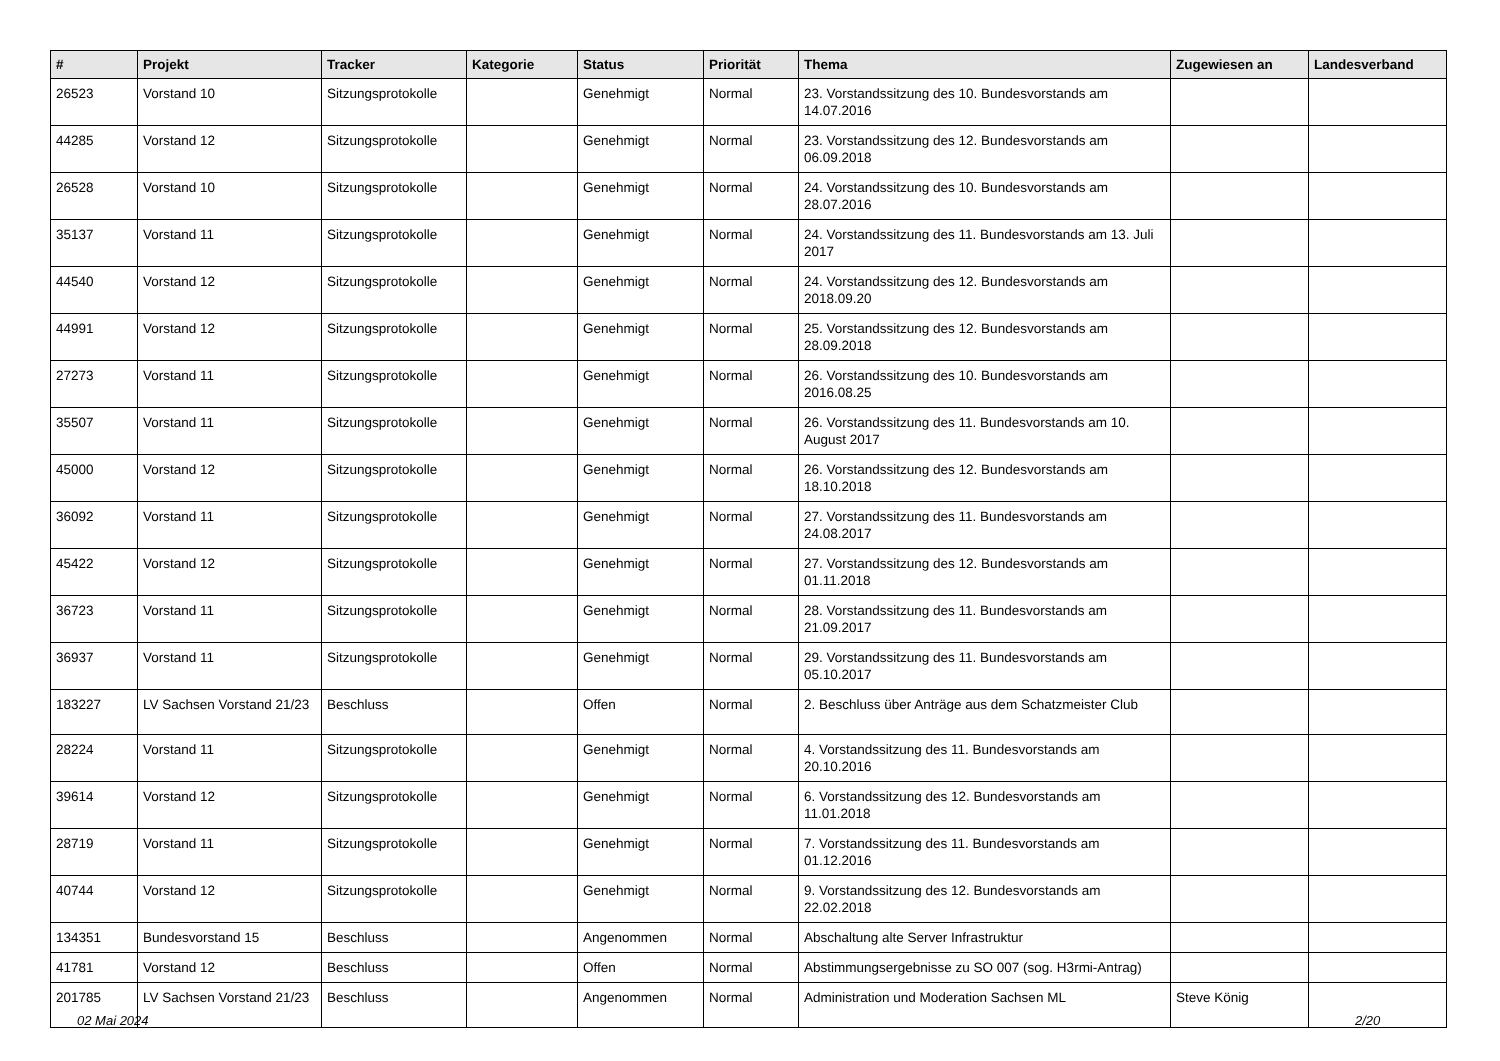| # | Projekt | Tracker | Kategorie | Status | Priorität | Thema | Zugewiesen an | Landesverband |
| --- | --- | --- | --- | --- | --- | --- | --- | --- |
| 26523 | Vorstand 10 | Sitzungsprotokolle | | Genehmigt | Normal | 23. Vorstandssitzung des 10. Bundesvorstands am 14.07.2016 | | |
| 44285 | Vorstand 12 | Sitzungsprotokolle | | Genehmigt | Normal | 23. Vorstandssitzung des 12. Bundesvorstands am 06.09.2018 | | |
| 26528 | Vorstand 10 | Sitzungsprotokolle | | Genehmigt | Normal | 24. Vorstandssitzung des 10. Bundesvorstands am 28.07.2016 | | |
| 35137 | Vorstand 11 | Sitzungsprotokolle | | Genehmigt | Normal | 24. Vorstandssitzung des 11. Bundesvorstands am 13. Juli 2017 | | |
| 44540 | Vorstand 12 | Sitzungsprotokolle | | Genehmigt | Normal | 24. Vorstandssitzung des 12. Bundesvorstands am 2018.09.20 | | |
| 44991 | Vorstand 12 | Sitzungsprotokolle | | Genehmigt | Normal | 25. Vorstandssitzung des 12. Bundesvorstands am 28.09.2018 | | |
| 27273 | Vorstand 11 | Sitzungsprotokolle | | Genehmigt | Normal | 26. Vorstandssitzung des 10. Bundesvorstands am 2016.08.25 | | |
| 35507 | Vorstand 11 | Sitzungsprotokolle | | Genehmigt | Normal | 26. Vorstandssitzung des 11. Bundesvorstands am 10. August 2017 | | |
| 45000 | Vorstand 12 | Sitzungsprotokolle | | Genehmigt | Normal | 26. Vorstandssitzung des 12. Bundesvorstands am 18.10.2018 | | |
| 36092 | Vorstand 11 | Sitzungsprotokolle | | Genehmigt | Normal | 27. Vorstandssitzung des 11. Bundesvorstands am 24.08.2017 | | |
| 45422 | Vorstand 12 | Sitzungsprotokolle | | Genehmigt | Normal | 27. Vorstandssitzung des 12. Bundesvorstands am 01.11.2018 | | |
| 36723 | Vorstand 11 | Sitzungsprotokolle | | Genehmigt | Normal | 28. Vorstandssitzung des 11. Bundesvorstands am 21.09.2017 | | |
| 36937 | Vorstand 11 | Sitzungsprotokolle | | Genehmigt | Normal | 29. Vorstandssitzung des 11. Bundesvorstands am 05.10.2017 | | |
| 183227 | LV Sachsen Vorstand 21/23 | Beschluss | | Offen | Normal | 2. Beschluss über Anträge aus dem Schatzmeister Club | | |
| 28224 | Vorstand 11 | Sitzungsprotokolle | | Genehmigt | Normal | 4. Vorstandssitzung des 11. Bundesvorstands am 20.10.2016 | | |
| 39614 | Vorstand 12 | Sitzungsprotokolle | | Genehmigt | Normal | 6. Vorstandssitzung des 12. Bundesvorstands am 11.01.2018 | | |
| 28719 | Vorstand 11 | Sitzungsprotokolle | | Genehmigt | Normal | 7. Vorstandssitzung des 11. Bundesvorstands am 01.12.2016 | | |
| 40744 | Vorstand 12 | Sitzungsprotokolle | | Genehmigt | Normal | 9. Vorstandssitzung des 12. Bundesvorstands am 22.02.2018 | | |
| 134351 | Bundesvorstand 15 | Beschluss | | Angenommen | Normal | Abschaltung alte Server Infrastruktur | | |
| 41781 | Vorstand 12 | Beschluss | | Offen | Normal | Abstimmungsergebnisse zu SO 007 (sog. H3rmi-Antrag) | | |
| 201785 | LV Sachsen Vorstand 21/23 | Beschluss | | Angenommen | Normal | Administration und Moderation Sachsen ML | Steve König | |
02 Mai 2024 2/20